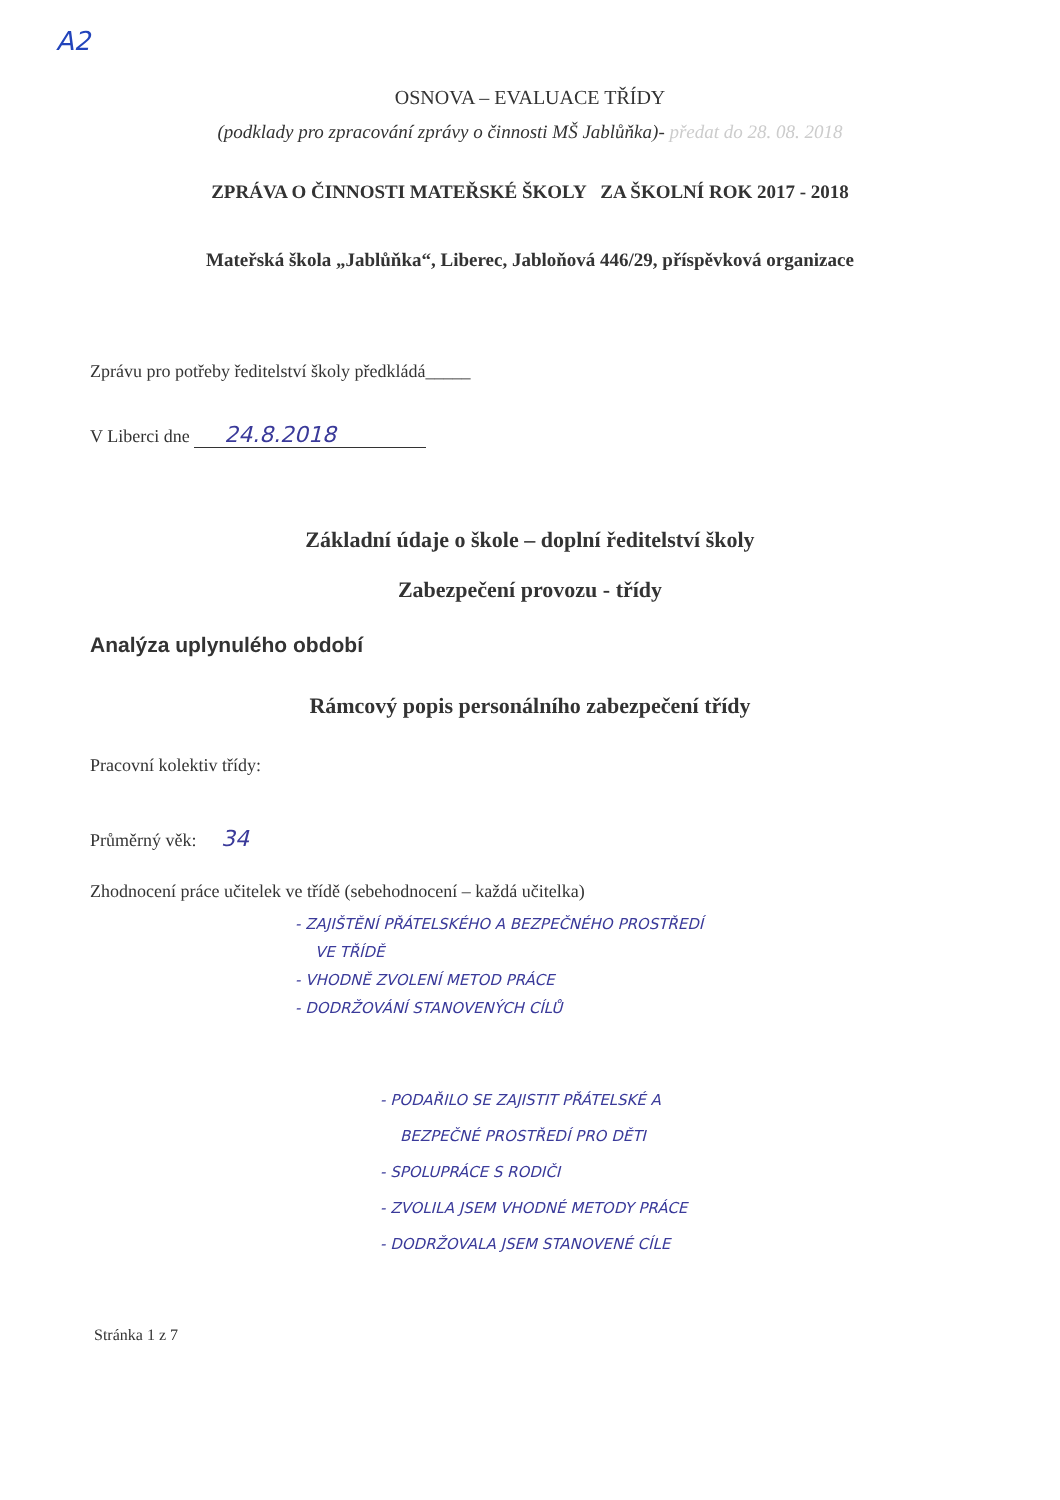A2
OSNOVA – EVALUACE TŘÍDY
(podklady pro zpracování zprávy o činnosti MŠ Jablůňka)- předat do 28. 08. 2018
ZPRÁVA O ČINNOSTI MATEŘSKÉ ŠKOLY ZA ŠKOLNÍ ROK 2017 - 2018
Mateřská škola „Jablůňka“, Liberec, Jabloňová 446/29, příspěvková organizace
Zprávu pro potřeby ředitelství školy předkládá_____
V Liberci dne 24.8.2018
Základní údaje o škole – doplní ředitelství školy
Zabezpečení provozu - třídy
Analýza uplynulého období
Rámcový popis personálního zabezpečení třídy
Pracovní kolektiv třídy:
Průměrný věk: 34
Zhodnocení práce učitelek ve třídě (sebehodnocení – každá učitelka)
- ZAJIŠTĚNÍ PŘÁTELSKÉHO A BEZPEČNÉHO PROSTŘEDÍ
VE TŘÍDĚ
- VHODNĚ ZVOLENÍ METOD PRÁCE
- DODRŽOVÁNÍ STANOVENÝCH CÍLŮ
- PODAŘILO SE ZAJISTIT PŘÁTELSKÉ A
BEZPEČNÉ PROSTŘEDÍ PRO DĚTI
- SPOLUPRÁCE S RODIČI
- ZVOLILA JSEM VHODNÉ METODY PRÁCE
- DODRŽOVALA JSEM STANOVENÉ CÍLE
Stránka 1 z 7